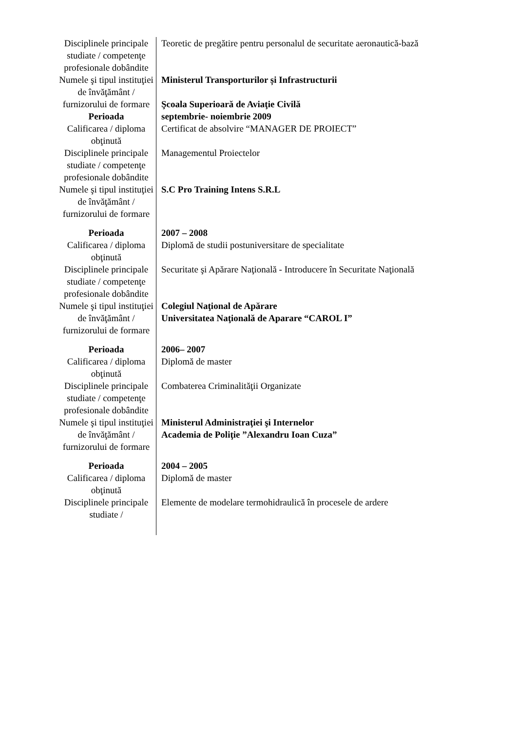| Disciplinele principale studiate / competenţe profesionale dobândite | Teoretic de pregătire pentru personalul de securitate aeronautică-bază |
| Numele şi tipul instituţiei de învăţământ / furnizorului de formare | Ministerul Transporturilor și Infrastructurii Şcoala Superioară de Aviaţie Civilă |
| Perioada | septembrie- noiembrie 2009 |
| Calificarea / diploma obţinută | Certificat de absolvire “MANAGER DE PROIECT” |
| Disciplinele principale studiate / competenţe profesionale dobândite | Managementul Proiectelor |
| Numele şi tipul instituţiei de învăţământ / furnizorului de formare | S.C Pro Training Intens S.R.L |
| Perioada | 2007 – 2008 |
| Calificarea / diploma obţinută | Diplomă de studii postuniversitare de specialitate |
| Disciplinele principale studiate / competenţe profesionale dobândite | Securitate şi Apărare Naţională - Introducere în Securitate Naţională |
| Numele şi tipul instituţiei de învăţământ / furnizorului de formare | Colegiul Naţional de Apărare Universitatea Naţională de Aparare “CAROL I” |
| Perioada | 2006– 2007 |
| Calificarea / diploma obţinută | Diplomă de master |
| Disciplinele principale studiate / competenţe profesionale dobândite | Combaterea Criminalităţii Organizate |
| Numele şi tipul instituţiei de învăţământ / furnizorului de formare | Ministerul Administraţiei şi Internelor Academia de Poliţie ”Alexandru Ioan Cuza” |
| Perioada | 2004 – 2005 |
| Calificarea / diploma obţinută | Diplomă de master |
| Disciplinele principale studiate / | Elemente de modelare termohidraulică în procesele de ardere |